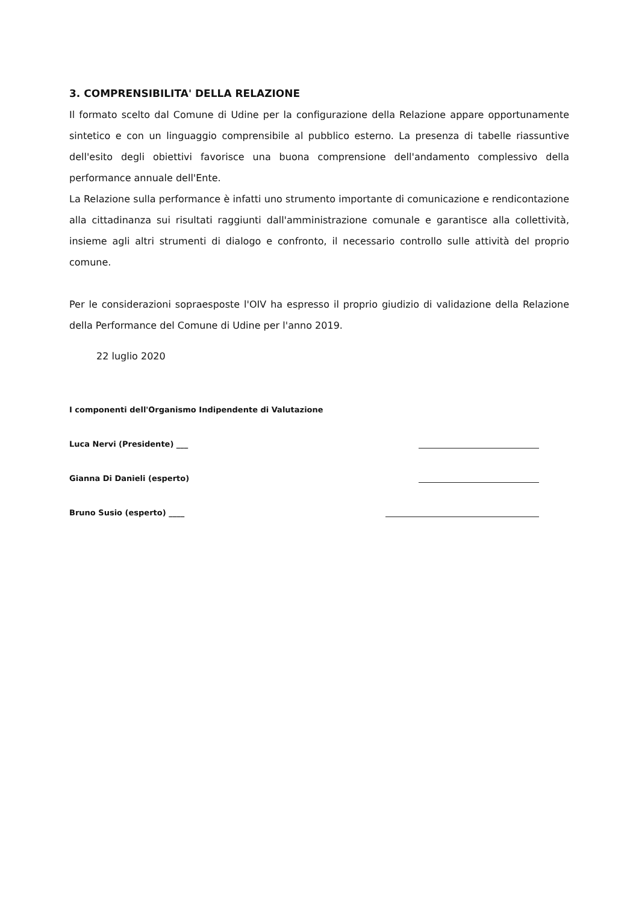3. COMPRENSIBILITA' DELLA RELAZIONE
Il formato scelto dal Comune di Udine per la configurazione della Relazione appare opportunamente sintetico e con un linguaggio comprensibile al pubblico esterno. La presenza di tabelle riassuntive dell'esito degli obiettivi favorisce una buona comprensione dell'andamento complessivo della performance annuale dell'Ente.
La Relazione sulla performance è infatti uno strumento importante di comunicazione e rendicontazione alla cittadinanza sui risultati raggiunti dall'amministrazione comunale e garantisce alla collettività, insieme agli altri strumenti di dialogo e confronto, il necessario controllo sulle attività del proprio comune.
Per le considerazioni sopraesposte l'OIV ha espresso il proprio giudizio di validazione della Relazione della Performance del Comune di Udine per l'anno 2019.
22 luglio 2020
I componenti dell'Organismo Indipendente di Valutazione
Luca Nervi (Presidente) ___
Gianna Di Danieli (esperto)
Bruno Susio (esperto) ____